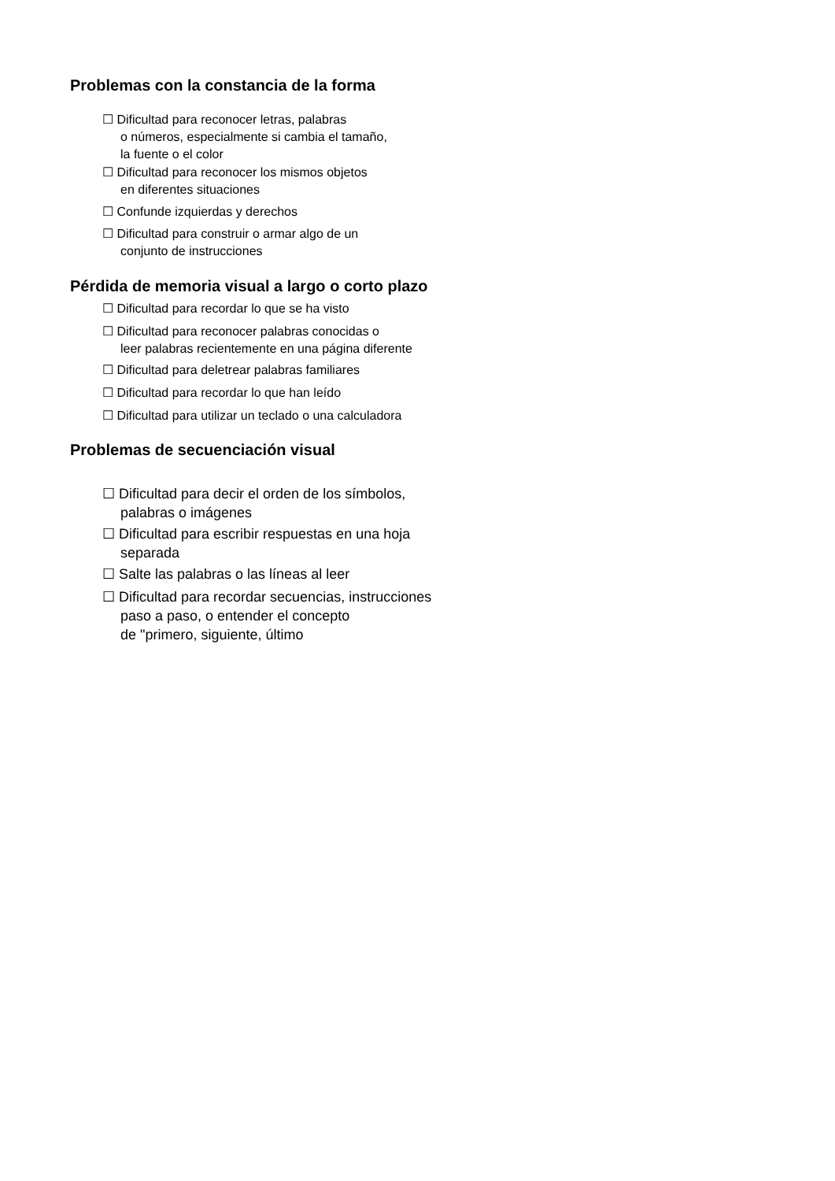Problemas con la constancia de la forma
☐ Dificultad para reconocer letras, palabras
o números, especialmente si cambia el tamaño,
la fuente o el color
☐ Dificultad para reconocer los mismos objetos
en diferentes situaciones
☐ Confunde izquierdas y derechos
☐ Dificultad para construir o armar algo de un
conjunto de instrucciones
Pérdida de memoria visual a largo o corto plazo
☐ Dificultad para recordar lo que se ha visto
☐ Dificultad para reconocer palabras conocidas o
leer palabras recientemente en una página diferente
☐ Dificultad para deletrear palabras familiares
☐ Dificultad para recordar lo que han leído
☐ Dificultad para utilizar un teclado o una calculadora
Problemas de secuenciación visual
☐ Dificultad para decir el orden de los símbolos,
palabras o imágenes
☐ Dificultad para escribir respuestas en una hoja
separada
☐ Salte las palabras o las líneas al leer
☐ Dificultad para recordar secuencias, instrucciones
paso a paso, o entender el concepto
de "primero, siguiente, último